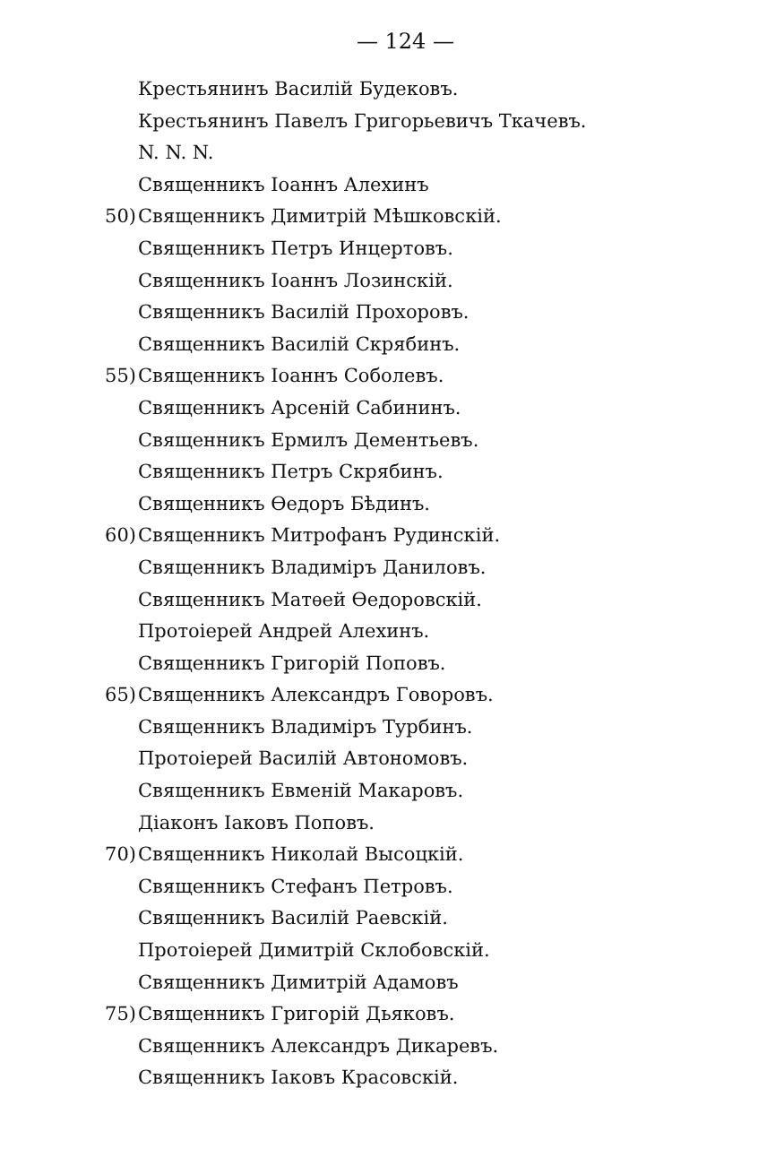— 124 —
Крестьянинъ Василій Будековъ.
Крестьянинъ Павелъ Григорьевичъ Ткачевъ.
N. N. N.
Священникъ Іоаннъ Алехинъ
50) Священникъ Димитрій Мѣшковскій.
Священникъ Петръ Инцертовъ.
Священникъ Іоаннъ Лозинскій.
Священникъ Василій Прохоровъ.
Священникъ Василій Скрябинъ.
55) Священникъ Іоаннъ Соболевъ.
Священникъ Арсеній Сабининъ.
Священникъ Ермилъ Дементьевъ.
Священникъ Петръ Скрябинъ.
Священникъ Ѳедоръ Бѣдинъ.
60) Священникъ Митрофанъ Рудинскій.
Священникъ Владиміръ Даниловъ.
Священникъ Матѳей Ѳедоровскій.
Протоіерей Андрей Алехинъ.
Священникъ Григорій Поповъ.
65) Священникъ Александръ Говоровъ.
Священникъ Владиміръ Турбинъ.
Протоіерей Василій Автономовъ.
Священникъ Евменій Макаровъ.
Діаконъ Іаковъ Поповъ.
70) Священникъ Николай Высоцкій.
Священникъ Стефанъ Петровъ.
Священникъ Василій Раевскій.
Протоіерей Димитрій Склобовскій.
Священникъ Димитрій Адамовъ
75) Священникъ Григорій Дьяковъ.
Священникъ Александръ Дикаревъ.
Священникъ Іаковъ Красовскій.